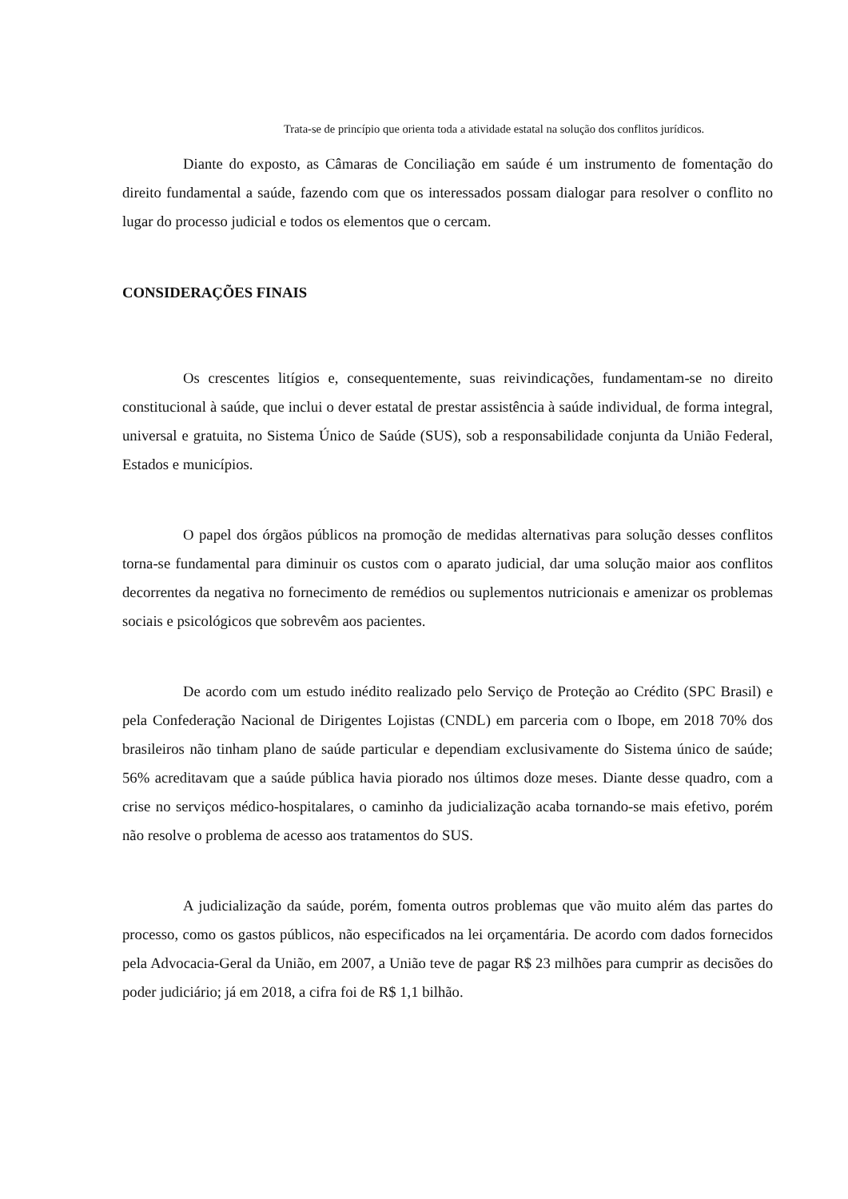Trata-se de princípio que orienta toda a atividade estatal na solução dos conflitos jurídicos.
Diante do exposto, as Câmaras de Conciliação em saúde é um instrumento de fomentação do direito fundamental a saúde, fazendo com que os interessados possam dialogar para resolver o conflito no lugar do processo judicial e todos os elementos que o cercam.
CONSIDERAÇÕES FINAIS
Os crescentes litígios e, consequentemente, suas reivindicações, fundamentam-se no direito constitucional à saúde, que inclui o dever estatal de prestar assistência à saúde individual, de forma integral, universal e gratuita, no Sistema Único de Saúde (SUS), sob a responsabilidade conjunta da União Federal, Estados e municípios.
O papel dos órgãos públicos na promoção de medidas alternativas para solução desses conflitos torna-se fundamental para diminuir os custos com o aparato judicial, dar uma solução maior aos conflitos decorrentes da negativa no fornecimento de remédios ou suplementos nutricionais e amenizar os problemas sociais e psicológicos que sobrevêm aos pacientes.
De acordo com um estudo inédito realizado pelo Serviço de Proteção ao Crédito (SPC Brasil) e pela Confederação Nacional de Dirigentes Lojistas (CNDL) em parceria com o Ibope, em 2018 70% dos brasileiros não tinham plano de saúde particular e dependiam exclusivamente do Sistema único de saúde; 56% acreditavam que a saúde pública havia piorado nos últimos doze meses. Diante desse quadro, com a crise no serviços médico-hospitalares, o caminho da judicialização acaba tornando-se mais efetivo, porém não resolve o problema de acesso aos tratamentos do SUS.
A judicialização da saúde, porém, fomenta outros problemas que vão muito além das partes do processo, como os gastos públicos, não especificados na lei orçamentária. De acordo com dados fornecidos pela Advocacia-Geral da União, em 2007, a União teve de pagar R$ 23 milhões para cumprir as decisões do poder judiciário; já em 2018, a cifra foi de R$ 1,1 bilhão.